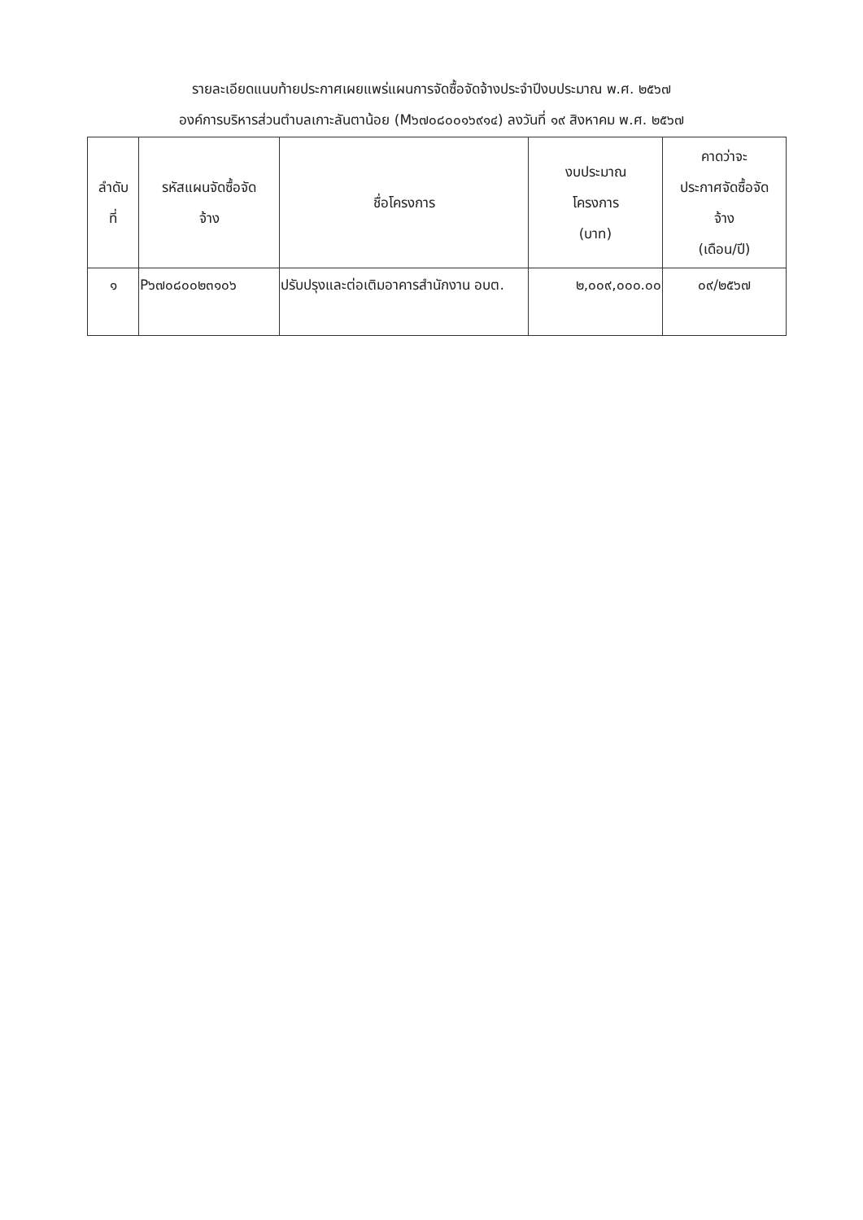รายละเอียดแนบท้ายประกาศเผยแพร่แผนการจัดซื้อจัดจ้างประจำปีงบประมาณ พ.ศ. ๒๕๖๗
องค์การบริหารส่วนตำบลเกาะลันตาน้อย (M๖๗๐๘๐๐๑๖๙๑๔) ลงวันที่ ๑๙ สิงหาคม พ.ศ. ๒๕๖๗
| ลำดับ ที่ | รหัสแผนจัดซื้อจัด จ้าง | ชื่อโครงการ | งบประมาณ โครงการ (บาท) | คาดว่าจะ ประกาศจัดซื้อจัด จ้าง (เดือน/ปี) |
| --- | --- | --- | --- | --- |
| ๑ | P๖๗๐๘๐๐๒๓๑๐๖ | ปรับปรุงและต่อเติมอาคารสำนักงาน อบต. | ๒,๐๐๙,๐๐๐.๐๐ | ๐๙/๒๕๖๗ |